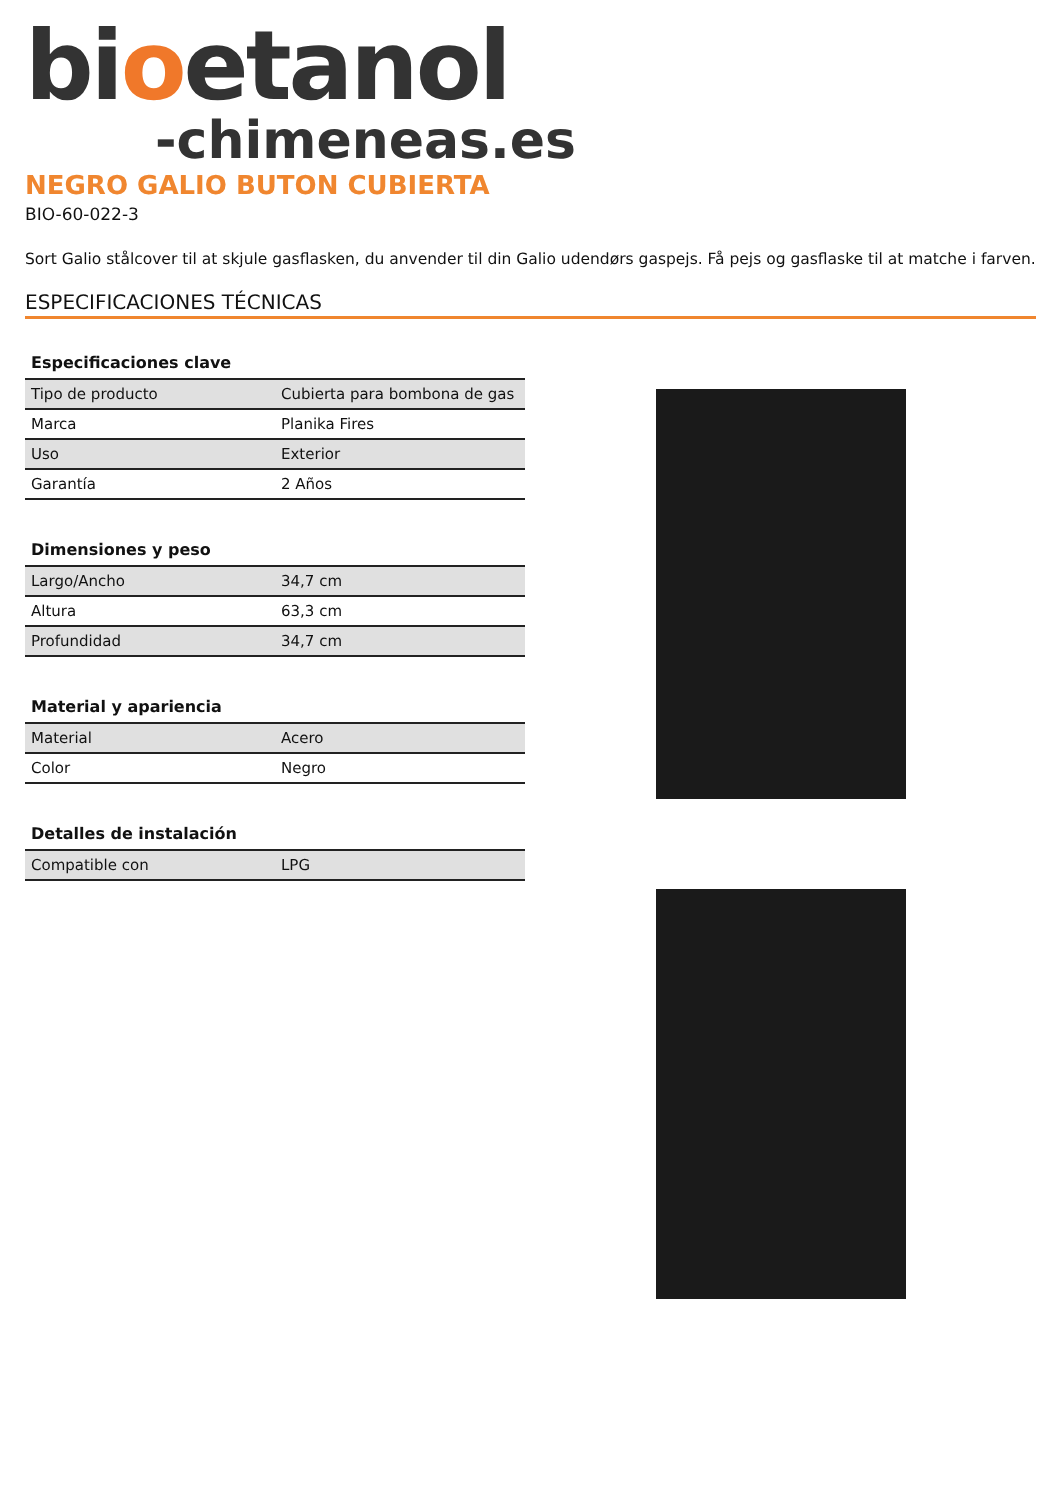bioetanol
-chimeneas.es
NEGRO GALIO BUTON CUBIERTA
BIO-60-022-3
Sort Galio stålcover til at skjule gasflasken, du anvender til din Galio udendørs gaspejs. Få pejs og gasflaske til at matche i farven.
ESPECIFICACIONES TÉCNICAS
| Especificaciones clave | |
| --- | --- |
| Tipo de producto | Cubierta para bombona de gas |
| Marca | Planika Fires |
| Uso | Exterior |
| Garantía | 2 Años |
| Dimensiones y peso | |
| --- | --- |
| Largo/Ancho | 34,7 cm |
| Altura | 63,3 cm |
| Profundidad | 34,7 cm |
| Material y apariencia | |
| --- | --- |
| Material | Acero |
| Color | Negro |
| Detalles de instalación | |
| --- | --- |
| Compatible con | LPG |